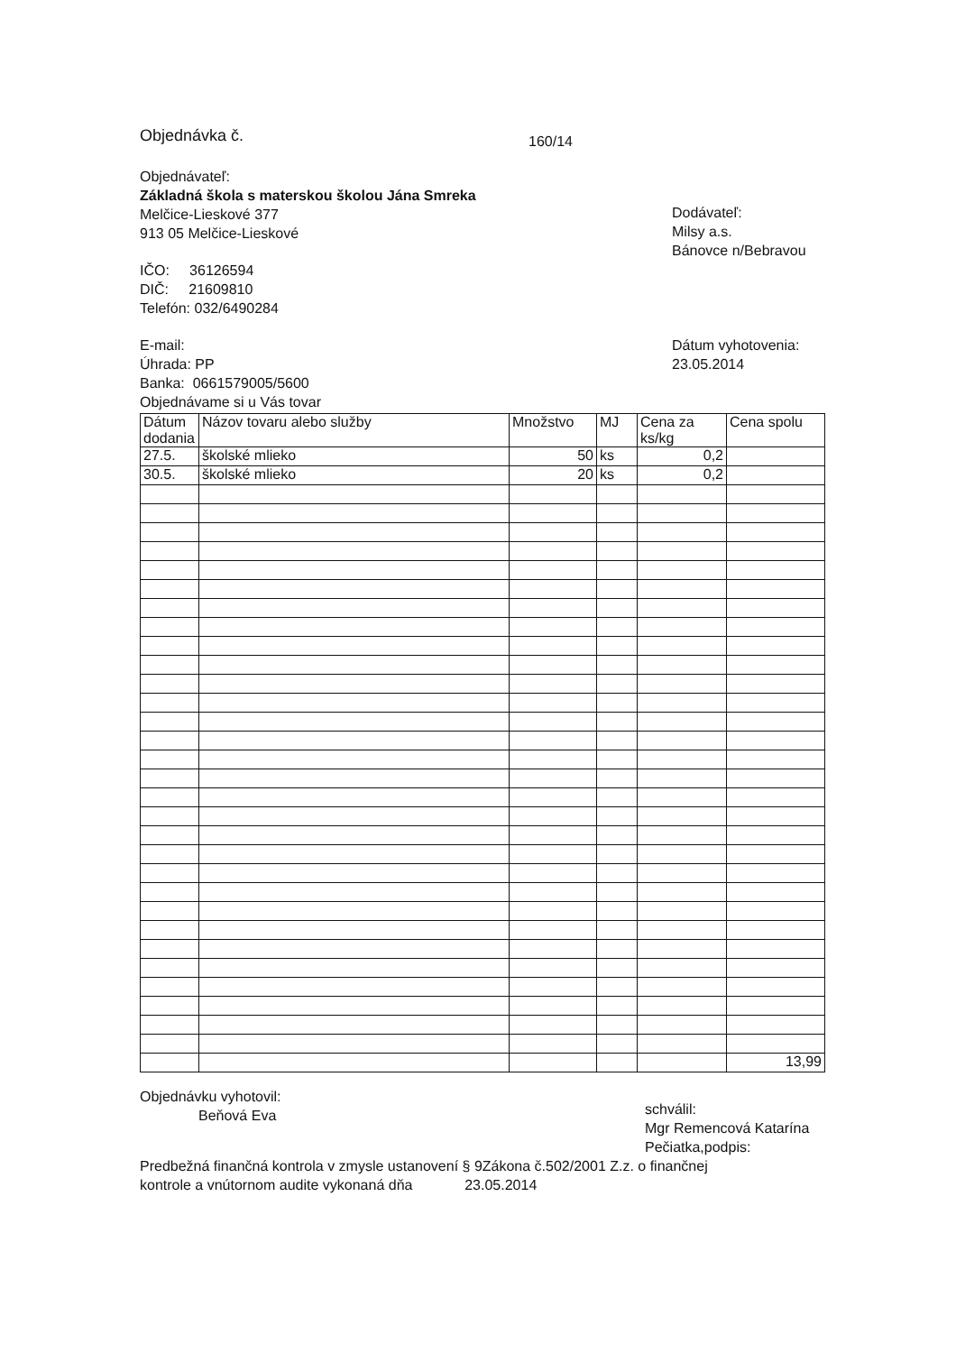Objednávka č.
160/14
Objednávateľ:
Základná škola s materskou školou Jána Smreka
Melčice-Lieskové 377
913 05 Melčice-Lieskové
IČO: 36126594
DIČ: 21609810
Telefón: 032/6490284
E-mail:
Úhrada: PP
Banka: 0661579005/5600
Objednávame si u Vás tovar
Dodávateľ:
Milsy a.s.
Bánovce n/Bebravou
Dátum vyhotovenia:
23.05.2014
| Dátum dodania | Názov tovaru alebo služby | Množstvo | MJ | Cena za ks/kg | Cena spolu |
| --- | --- | --- | --- | --- | --- |
| 27.5. | školské mlieko | 50 | ks | 0,2 | |
| 30.5. | školské mlieko | 20 | ks | 0,2 | |
| | | | | | 13,99 |
Objednávku vyhotovil:
Beňová Eva
schválil:
Mgr Remencová Katarína
Pečiatka,podpis:
Predbežná finančná kontrola v zmysle ustanovení § 9Zákona č.502/2001 Z.z. o finančnej
kontrole a vnútornom audite vykonaná dňa 23.05.2014